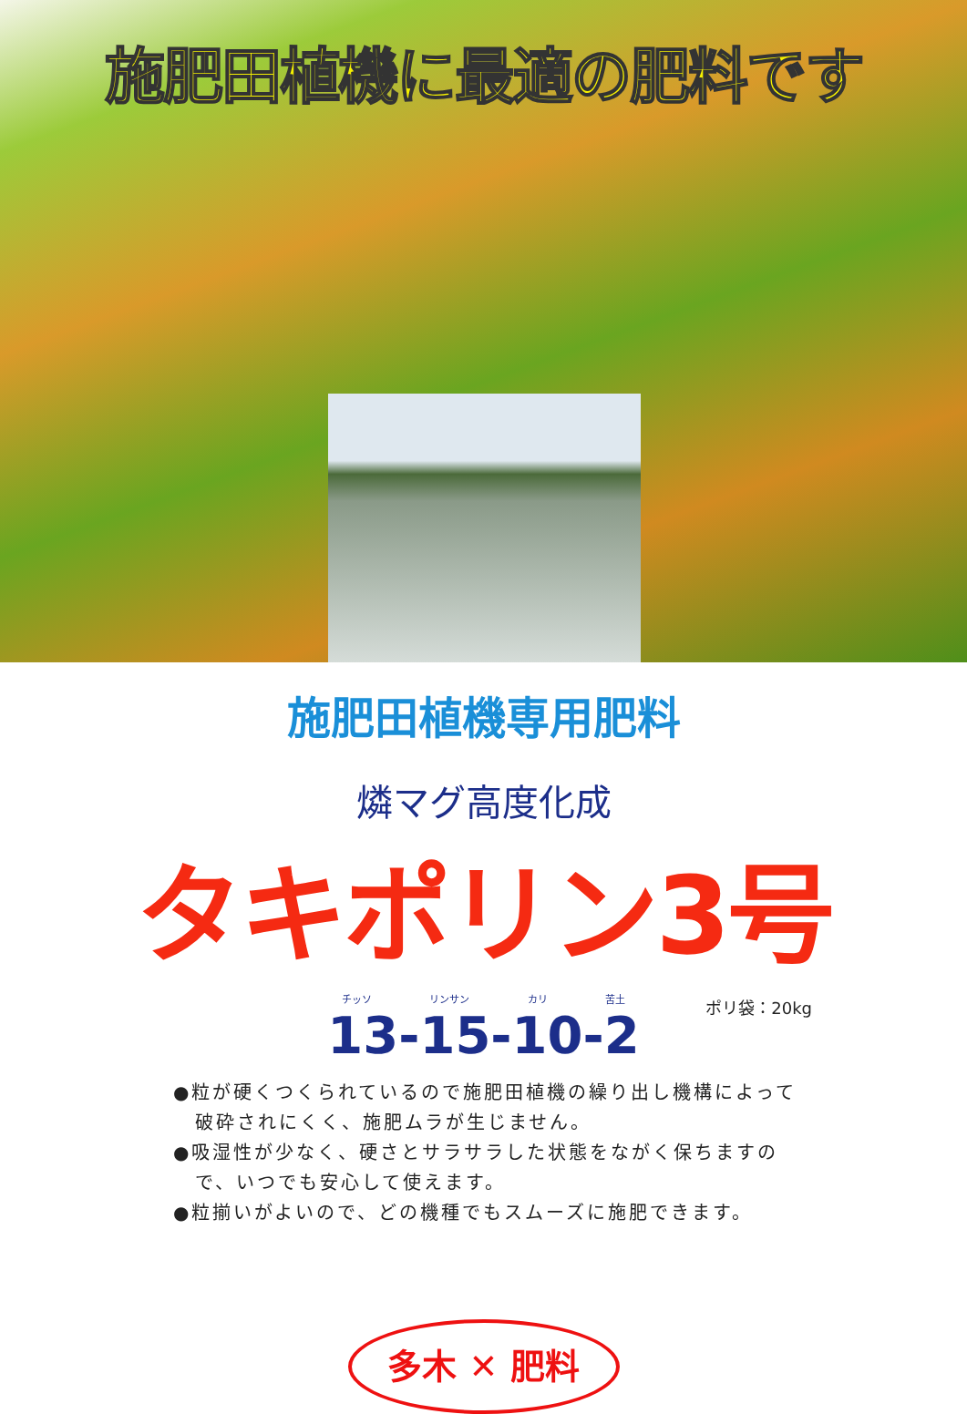施肥田植機に最適の肥料です
施肥田植機専用肥料
燐マグ高度化成
タキポリン3号
チッソ リンサン カリ 苦土
13-15-10-2
ポリ袋：20kg
●粒が硬くつくられているので施肥田植機の繰り出し機構によって破砕されにくく、施肥ムラが生じません。
●吸湿性が少なく、硬さとサラサラした状態をながく保ちますので、いつでも安心して使えます。
●粒揃いがよいので、どの機種でもスムーズに施肥できます。
多木 ✕ 肥料